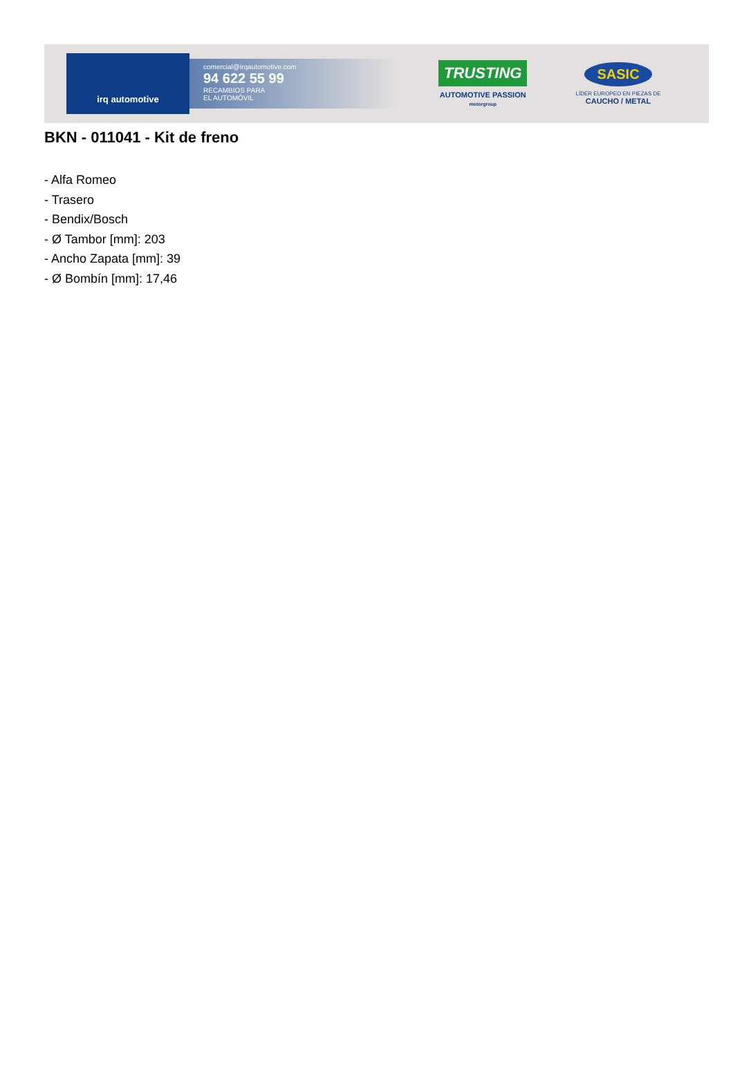irq automotive
comercial@irqautomotive.com
94 622 55 99
RECAMBIOS PARA
EL AUTOMÓVIL
TRUSTING
AUTOMOTIVE PASSION
motorgroup
SASIC
LÍDER EUROPEO EN PIEZAS DE
CAUCHO / METAL
BKN - 011041 - Kit de freno
- Alfa Romeo
- Trasero
- Bendix/Bosch
- Ø Tambor [mm]: 203
- Ancho Zapata [mm]: 39
- Ø Bombín [mm]: 17,46